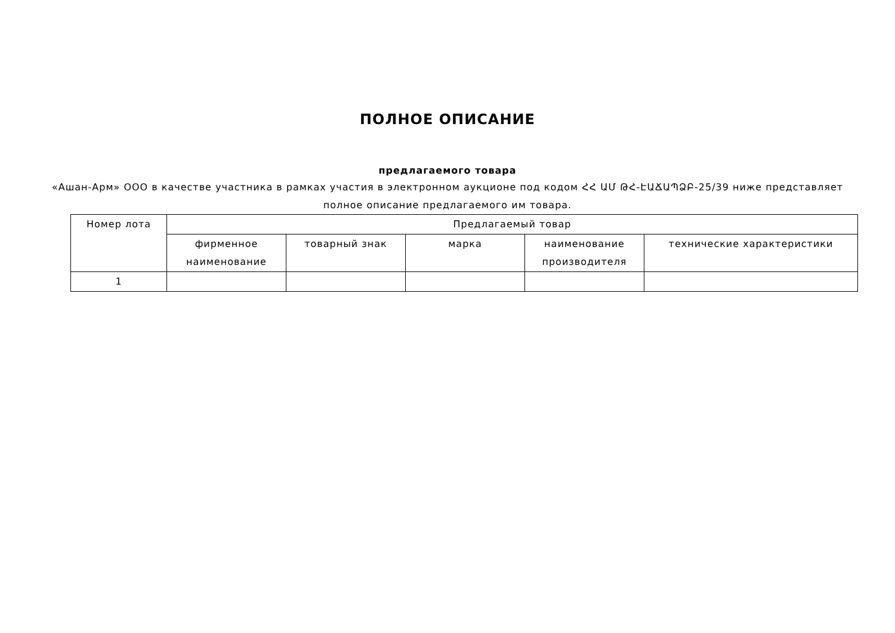ПОЛНОЕ ОПИСАНИЕ
предлагаемого товара
«Ашан-Арм» ООО в качестве участника в рамках участия в электронном аукционе под кодом ՀՀ ԱՄ ԹՀ-ԷԱՃԱՊՁԲ-25/39 ниже представляет полное описание предлагаемого им товара.
| Номер лота | Предлагаемый товар | | | | |
| --- | --- | --- | --- | --- | --- |
| | фирменное наименование | товарный знак | марка | наименование производителя | технические характеристики |
| 1 | | | | | |